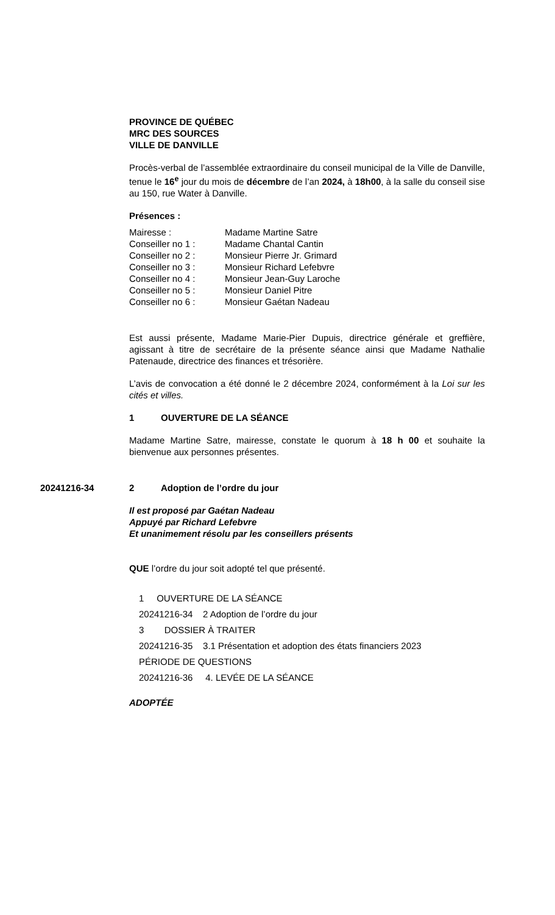PROVINCE DE QUÉBEC
MRC DES SOURCES
VILLE DE DANVILLE
Procès-verbal de l’assemblée extraordinaire du conseil municipal de la Ville de Danville, tenue le 16<sup>e</sup> jour du mois de décembre de l’an 2024, à 18h00, à la salle du conseil sise au 150, rue Water à Danville.
Présences :
Mairesse : Madame Martine Satre
Conseiller no 1 : Madame Chantal Cantin
Conseiller no 2 : Monsieur Pierre Jr. Grimard
Conseiller no 3 : Monsieur Richard Lefebvre
Conseiller no 4 : Monsieur Jean-Guy Laroche
Conseiller no 5 : Monsieur Daniel Pitre
Conseiller no 6 : Monsieur Gaétan Nadeau
Est aussi présente, Madame Marie-Pier Dupuis, directrice générale et greffière, agissant à titre de secrétaire de la présente séance ainsi que Madame Nathalie Patenaude, directrice des finances et trésorière.
L’avis de convocation a été donné le 2 décembre 2024, conformément à la Loi sur les cités et villes.
1 OUVERTURE DE LA SÉANCE
Madame Martine Satre, mairesse, constate le quorum à 18 h 00 et souhaite la bienvenue aux personnes présentes.
20241216-34 2 Adoption de l’ordre du jour
Il est proposé par Gaétan Nadeau
Appuyé par Richard Lefebvre
Et unanimement résolu par les conseillers présents
QUE l’ordre du jour soit adopté tel que présenté.
1 OUVERTURE DE LA SÉANCE
20241216-34 2 Adoption de l’ordre du jour
3 DOSSIER À TRAITER
20241216-35 3.1 Présentation et adoption des états financiers 2023
PÉRIODE DE QUESTIONS
20241216-36 4. LEVÉE DE LA SÉANCE
ADOPTÉE